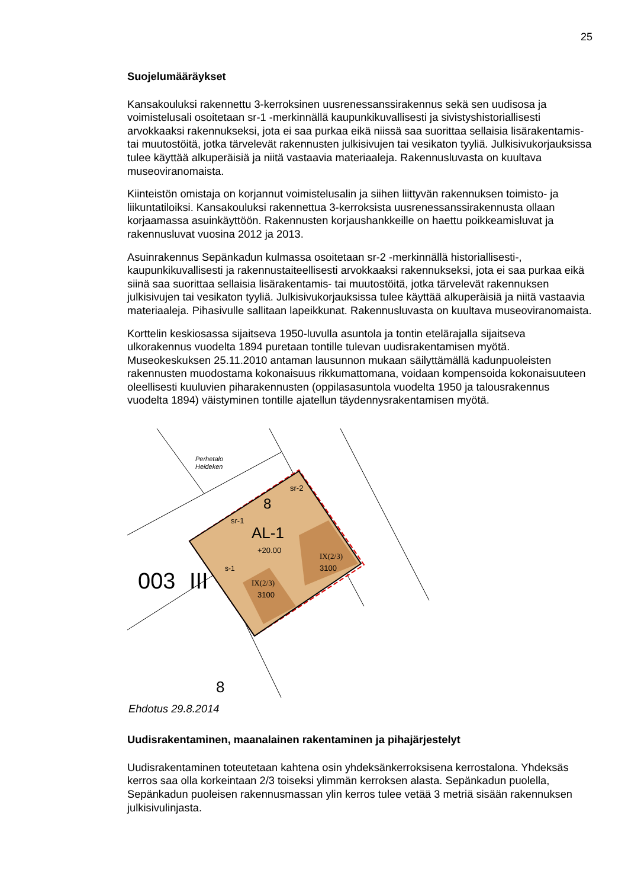25
Suojelumääräykset
Kansakouluksi rakennettu 3-kerroksinen uusrenessanssirakennus sekä sen uudisosa ja voimistelusali osoitetaan sr-1 -merkinnällä kaupunkikuvallisesti ja sivistyshistoriallisesti arvokkaaksi rakennukseksi, jota ei saa purkaa eikä niissä saa suorittaa sellaisia lisärakentamis- tai muutostöitä, jotka tärvelevät rakennusten julkisivujen tai vesikaton tyyliä. Julkisivukorjauksissa tulee käyttää alkuperäisiä ja niitä vastaavia materiaaleja. Rakennusluvasta on kuultava museoviranomaista.
Kiinteistön omistaja on korjannut voimistelusalin ja siihen liittyvän rakennuksen toimisto- ja liikuntatiloiksi. Kansakouluksi rakennettua 3-kerroksista uusrenessanssirakennusta ollaan korjaamassa asuinkäyttöön. Rakennusten korjaushankkeille on haettu poikkeamisluvat ja rakennusluvat vuosina 2012 ja 2013.
Asuinrakennus Sepänkadun kulmassa osoitetaan sr-2 -merkinnällä historiallisesti-, kaupunkikuvallisesti ja rakennustaiteellisesti arvokkaaksi rakennukseksi, jota ei saa purkaa eikä siinä saa suorittaa sellaisia lisärakentamis- tai muutostöitä, jotka tärvelevät rakennuksen julkisivujen tai vesikaton tyyliä. Julkisivukorjauksissa tulee käyttää alkuperäisiä ja niitä vastaavia materiaaleja. Pihasivulle sallitaan lapeikkunat. Rakennusluvasta on kuultava museoviranomaista.
Korttelin keskiosassa sijaitseva 1950-luvulla asuntola ja tontin etelärajalla sijaitseva ulkorakennus vuodelta 1894 puretaan tontille tulevan uudisrakentamisen myötä. Museokeskuksen 25.11.2010 antaman lausunnon mukaan säilyttämällä kadunpuoleisten rakennusten muodostama kokonaisuus rikkumattomana, voidaan kompensoida kokonaisuuteen oleellisesti kuuluvien piharakennusten (oppilasasuntola vuodelta 1950 ja talousrakennus vuodelta 1894) väistyminen tontille ajatellun täydennysrakentamisen myötä.
AL-1
+20.00
sr-1
sr-2
8
s-1
IX(2/3)
3100
IX(2/3)
3100
003
III
Perhetalo
Heideken
8
Ehdotus 29.8.2014
Uudisrakentaminen, maanalainen rakentaminen ja pihajärjestelyt
Uudisrakentaminen toteutetaan kahtena osin yhdeksänkerroksisena kerrostalona. Yhdeksäs kerros saa olla korkeintaan 2/3 toiseksi ylimmän kerroksen alasta. Sepänkadun puolella, Sepänkadun puoleisen rakennusmassan ylin kerros tulee vetää 3 metriä sisään rakennuksen julkisivulinjasta.